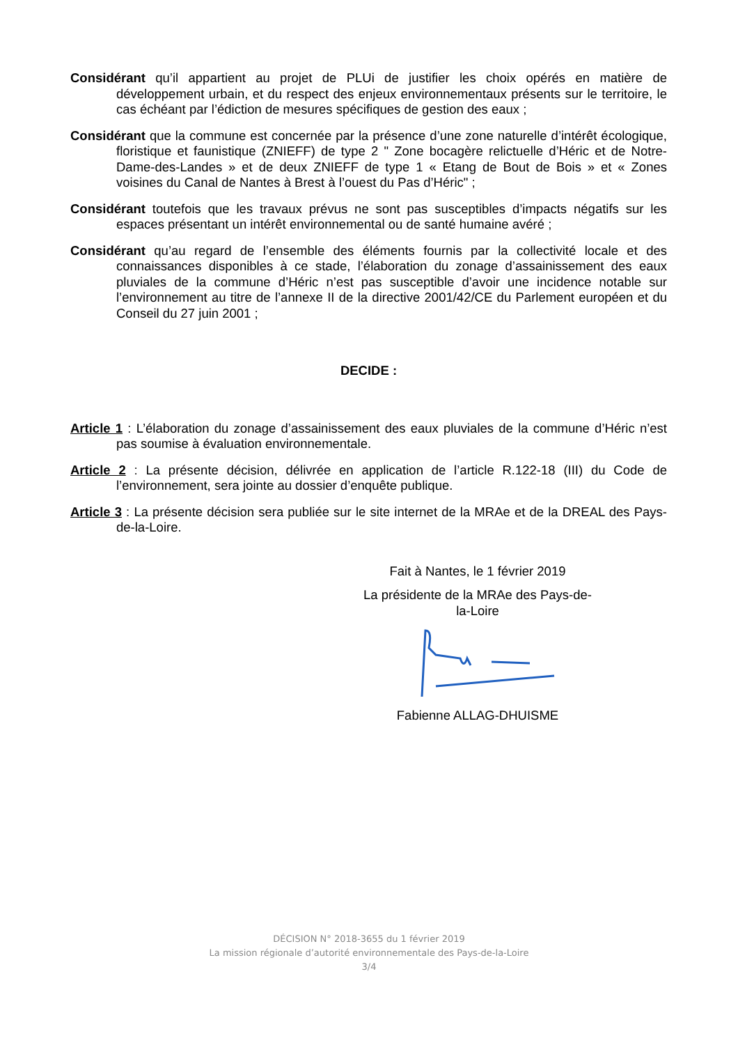Considérant qu’il appartient au projet de PLUi de justifier les choix opérés en matière de développement urbain, et du respect des enjeux environnementaux présents sur le territoire, le cas échéant par l’édiction de mesures spécifiques de gestion des eaux ;
Considérant que la commune est concernée par la présence d’une zone naturelle d’intérêt écologique, floristique et faunistique (ZNIEFF) de type 2 " Zone bocagère relictuelle d’Héric et de Notre-Dame-des-Landes » et de deux ZNIEFF de type 1 « Etang de Bout de Bois » et « Zones voisines du Canal de Nantes à Brest à l’ouest du Pas d’Héric" ;
Considérant toutefois que les travaux prévus ne sont pas susceptibles d’impacts négatifs sur les espaces présentant un intérêt environnemental ou de santé humaine avéré ;
Considérant qu’au regard de l’ensemble des éléments fournis par la collectivité locale et des connaissances disponibles à ce stade, l’élaboration du zonage d’assainissement des eaux pluviales de la commune d’Héric n’est pas susceptible d’avoir une incidence notable sur l’environnement au titre de l’annexe II de la directive 2001/42/CE du Parlement européen et du Conseil du 27 juin 2001 ;
DECIDE :
Article 1 : L’élaboration du zonage d’assainissement des eaux pluviales de la commune d’Héric n’est pas soumise à évaluation environnementale.
Article 2 : La présente décision, délivrée en application de l’article R.122-18 (III) du Code de l’environnement, sera jointe au dossier d’enquête publique.
Article 3 : La présente décision sera publiée sur le site internet de la MRAe et de la DREAL des Pays-de-la-Loire.
Fait à Nantes, le 1 février 2019
La présidente de la MRAe des Pays-de-la-Loire
Fabienne ALLAG-DHUISME
DÉCISION N° 2018-3655 du 1 février 2019
La mission régionale d’autorité environnementale des Pays-de-la-Loire
3/4